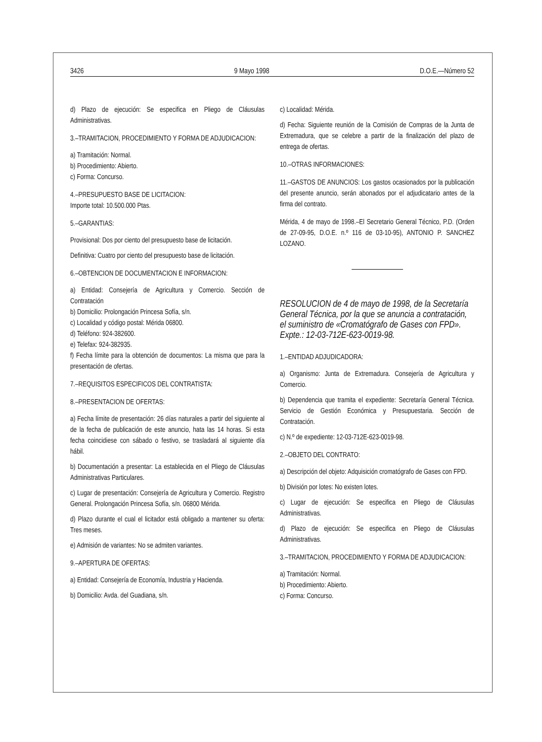3426 9 Mayo 1998 D.O.E.—Número 52
d) Plazo de ejecución: Se especifica en Pliego de Cláusulas Administrativas.
3.–TRAMITACION, PROCEDIMIENTO Y FORMA DE ADJUDICACION:
a) Tramitación: Normal.
b) Procedimiento: Abierto.
c) Forma: Concurso.
4.–PRESUPUESTO BASE DE LICITACION:
Importe total: 10.500.000 Ptas.
5.–GARANTIAS:
Provisional: Dos por ciento del presupuesto base de licitación.
Definitiva: Cuatro por ciento del presupuesto base de licitación.
6.–OBTENCION DE DOCUMENTACION E INFORMACION:
a) Entidad: Consejería de Agricultura y Comercio. Sección de Contratación
b) Domicilio: Prolongación Princesa Sofía, s/n.
c) Localidad y código postal: Mérida 06800.
d) Teléfono: 924-382600.
e) Telefax: 924-382935.
f) Fecha límite para la obtención de documentos: La misma que para la presentación de ofertas.
7.–REQUISITOS ESPECIFICOS DEL CONTRATISTA:
8.–PRESENTACION DE OFERTAS:
a) Fecha límite de presentación: 26 días naturales a partir del siguiente al de la fecha de publicación de este anuncio, hata las 14 horas. Si esta fecha coincidiese con sábado o festivo, se trasladará al siguiente día hábil.
b) Documentación a presentar: La establecida en el Pliego de Cláusulas Administrativas Particulares.
c) Lugar de presentación: Consejería de Agricultura y Comercio. Registro General. Prolongación Princesa Sofía, s/n. 06800 Mérida.
d) Plazo durante el cual el licitador está obligado a mantener su oferta: Tres meses.
e) Admisión de variantes: No se admiten variantes.
9.–APERTURA DE OFERTAS:
a) Entidad: Consejería de Economía, Industria y Hacienda.
b) Domicilio: Avda. del Guadiana, s/n.
c) Localidad: Mérida.
d) Fecha: Siguiente reunión de la Comisión de Compras de la Junta de Extremadura, que se celebre a partir de la finalización del plazo de entrega de ofertas.
10.–OTRAS INFORMACIONES:
11.–GASTOS DE ANUNCIOS: Los gastos ocasionados por la publicación del presente anuncio, serán abonados por el adjudicatario antes de la firma del contrato.
Mérida, 4 de mayo de 1998.–El Secretario General Técnico, P.D. (Orden de 27-09-95, D.O.E. n.º 116 de 03-10-95), ANTONIO P. SANCHEZ LOZANO.
RESOLUCION de 4 de mayo de 1998, de la Secretaría General Técnica, por la que se anuncia a contratación, el suministro de «Cromatógrafo de Gases con FPD». Expte.: 12-03-712E-623-0019-98.
1.–ENTIDAD ADJUDICADORA:
a) Organismo: Junta de Extremadura. Consejería de Agricultura y Comercio.
b) Dependencia que tramita el expediente: Secretaría General Técnica. Servicio de Gestión Económica y Presupuestaria. Sección de Contratación.
c) N.º de expediente: 12-03-712E-623-0019-98.
2.–OBJETO DEL CONTRATO:
a) Descripción del objeto: Adquisición cromatógrafo de Gases con FPD.
b) División por lotes: No existen lotes.
c) Lugar de ejecución: Se especifica en Pliego de Cláusulas Administrativas.
d) Plazo de ejecución: Se especifica en Pliego de Cláusulas Administrativas.
3.–TRAMITACION, PROCEDIMIENTO Y FORMA DE ADJUDICACION:
a) Tramitación: Normal.
b) Procedimiento: Abierto.
c) Forma: Concurso.